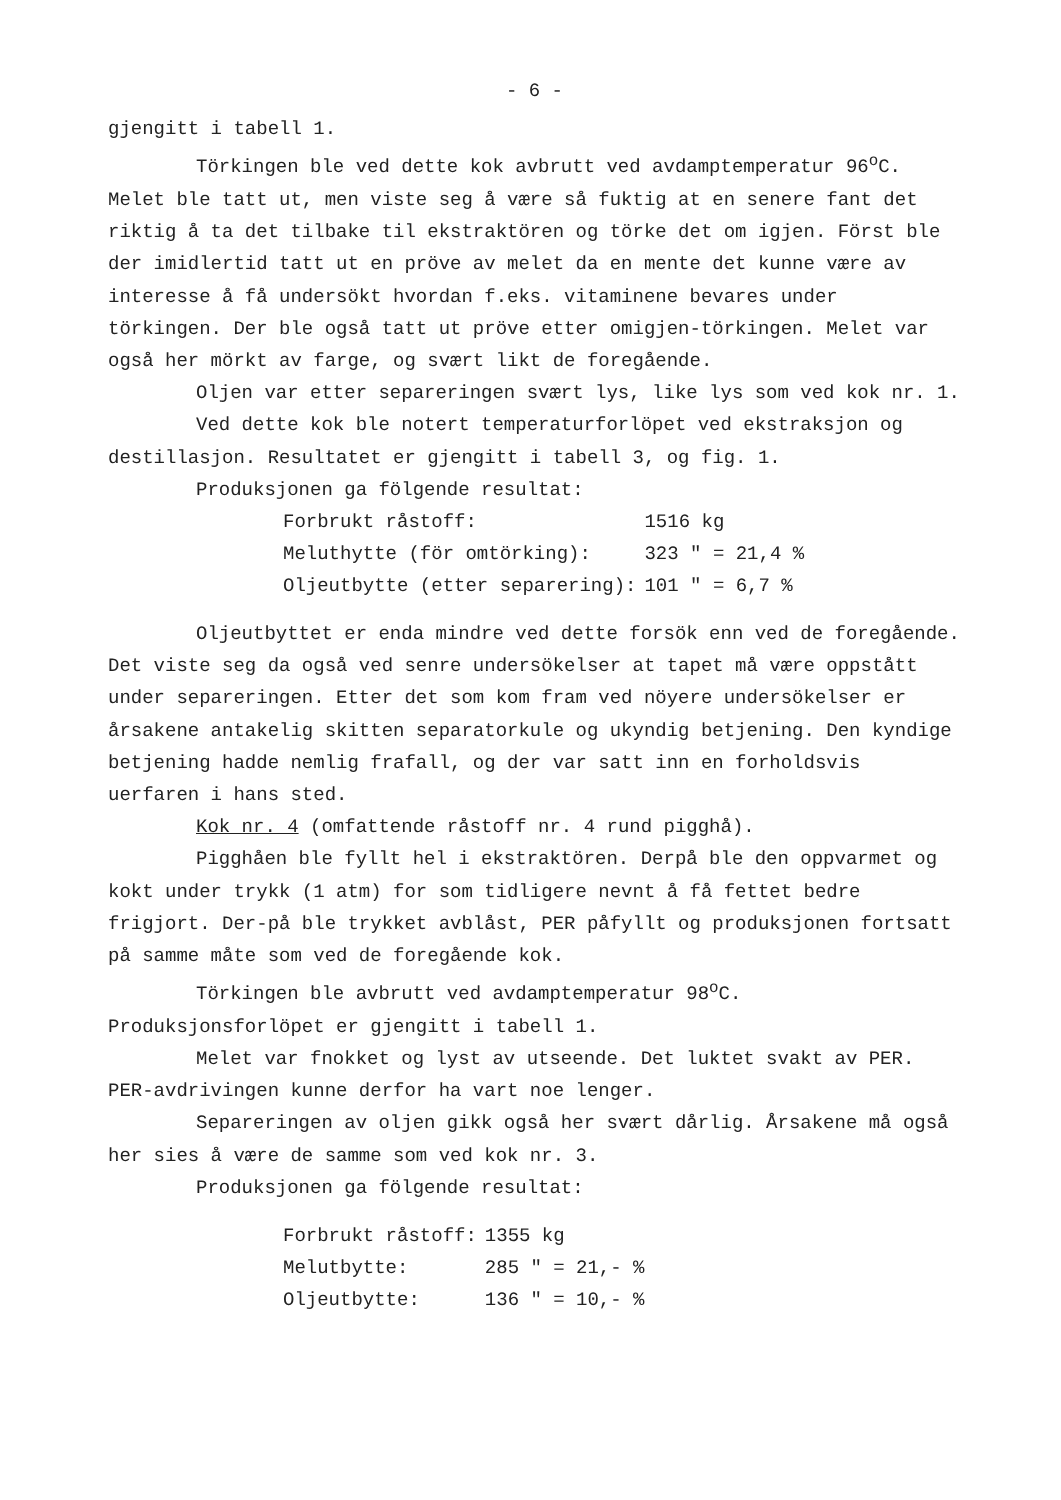- 6 -
gjengitt i tabell 1.
Törkingen ble ved dette kok avbrutt ved avdamptemperatur 96<sup>o</sup>C. Melet ble tatt ut, men viste seg å være så fuktig at en senere fant det riktig å ta det tilbake til ekstraktören og törke det om igjen. Först ble der imidlertid tatt ut en pröve av melet da en mente det kunne være av interesse å få undersökt hvordan f.eks. vitaminene bevares under törkingen. Der ble også tatt ut pröve etter omigjen-törkingen. Melet var også her mörkt av farge, og svært likt de foregående.
Oljen var etter separeringen svært lys, like lys som ved kok nr. 1.
Ved dette kok ble notert temperaturforlöpet ved ekstraksjon og destillasjon. Resultatet er gjengitt i tabell 3, og fig. 1.
Produksjonen ga fölgende resultat:
| Forbrukt råstoff: | 1516 kg |
| Meluthytte (för omtörking): | 323 " = 21,4 % |
| Oljeutbytte (etter separering): | 101 " = 6,7 % |
Oljeutbyttet er enda mindre ved dette forsök enn ved de foregående. Det viste seg da også ved senre undersökelser at tapet må være oppstått under separeringen. Etter det som kom fram ved nöyere undersökelser er årsakene antakelig skitten separatorkule og ukyndig betjening. Den kyndige betjening hadde nemlig frafall, og der var satt inn en forholdsvis uerfaren i hans sted.
Kok nr. 4 (omfattende råstoff nr. 4 rund pigghå).
Pigghåen ble fyllt hel i ekstraktören. Derpå ble den oppvarmet og kokt under trykk (1 atm) for som tidligere nevnt å få fettet bedre frigjort. Der-på ble trykket avblåst, PER påfyllt og produksjonen fortsatt på samme måte som ved de foregående kok.
Törkingen ble avbrutt ved avdamptemperatur 98<sup>o</sup>C. Produksjonsforlöpet er gjengitt i tabell 1.
Melet var fnokket og lyst av utseende. Det luktet svakt av PER. PER-avdrivingen kunne derfor ha vart noe lenger.
Separeringen av oljen gikk også her svært dårlig. Årsakene må også her sies å være de samme som ved kok nr. 3.
Produksjonen ga fölgende resultat:
| Forbrukt råstoff: | 1355 kg |
| Melutbytte: | 285 " = 21,- % |
| Oljeutbytte: | 136 " = 10,- % |